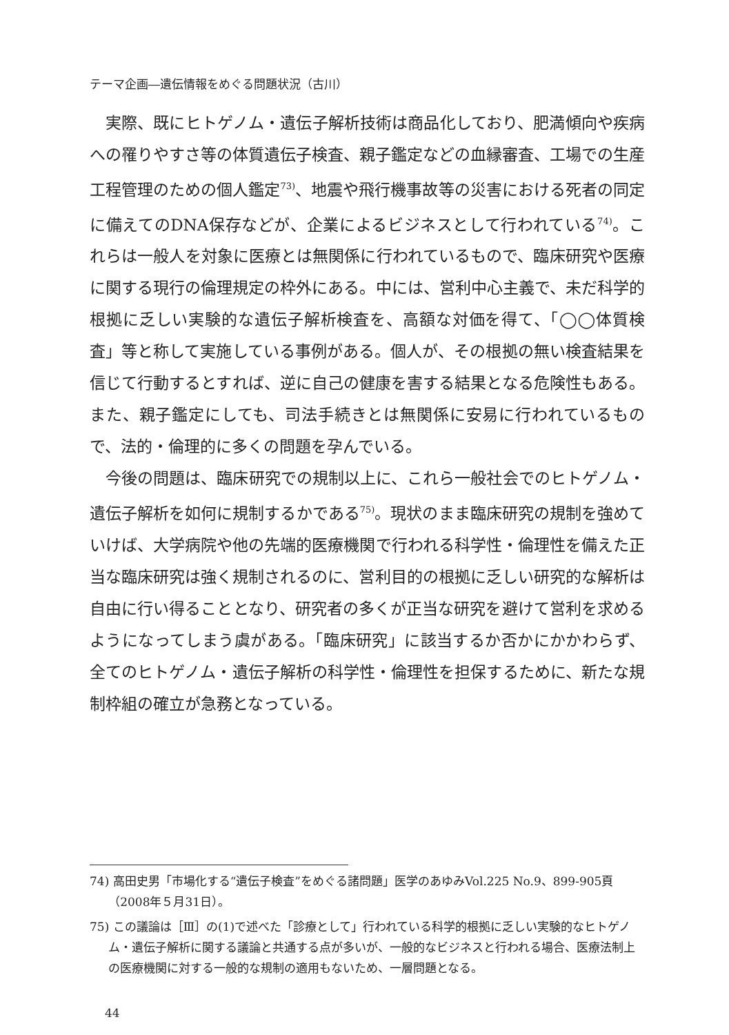テーマ企画―遺伝情報をめぐる問題状況（古川）
実際、既にヒトゲノム・遺伝子解析技術は商品化しており、肥満傾向や疾病への罹りやすさ等の体質遺伝子検査、親子鑑定などの血縁審査、工場での生産工程管理のための個人鑑定<sup>73)</sup>、地震や飛行機事故等の災害における死者の同定に備えてのDNA保存などが、企業によるビジネスとして行われている<sup>74)</sup>。これらは一般人を対象に医療とは無関係に行われているもので、臨床研究や医療に関する現行の倫理規定の枠外にある。中には、営利中心主義で、未だ科学的根拠に乏しい実験的な遺伝子解析検査を、高額な対価を得て、「◯◯体質検査」等と称して実施している事例がある。個人が、その根拠の無い検査結果を信じて行動するとすれば、逆に自己の健康を害する結果となる危険性もある。また、親子鑑定にしても、司法手続きとは無関係に安易に行われているもので、法的・倫理的に多くの問題を孕んでいる。
今後の問題は、臨床研究での規制以上に、これら一般社会でのヒトゲノム・遺伝子解析を如何に規制するかである<sup>75)</sup>。現状のまま臨床研究の規制を強めていけば、大学病院や他の先端的医療機関で行われる科学性・倫理性を備えた正当な臨床研究は強く規制されるのに、営利目的の根拠に乏しい研究的な解析は自由に行い得ることとなり、研究者の多くが正当な研究を避けて営利を求めるようになってしまう虞がある。「臨床研究」に該当するか否かにかかわらず、全てのヒトゲノム・遺伝子解析の科学性・倫理性を担保するために、新たな規制枠組の確立が急務となっている。
74) 高田史男「市場化する“遺伝子検査”をめぐる諸問題」医学のあゆみVol.225 No.9、899-905頁（2008年５月31日）。
75) この議論は［Ⅲ］の(1)で述べた「診療として」行われている科学的根拠に乏しい実験的なヒトゲノム・遺伝子解析に関する議論と共通する点が多いが、一般的なビジネスと行われる場合、医療法制上の医療機関に対する一般的な規制の適用もないため、一層問題となる。
44